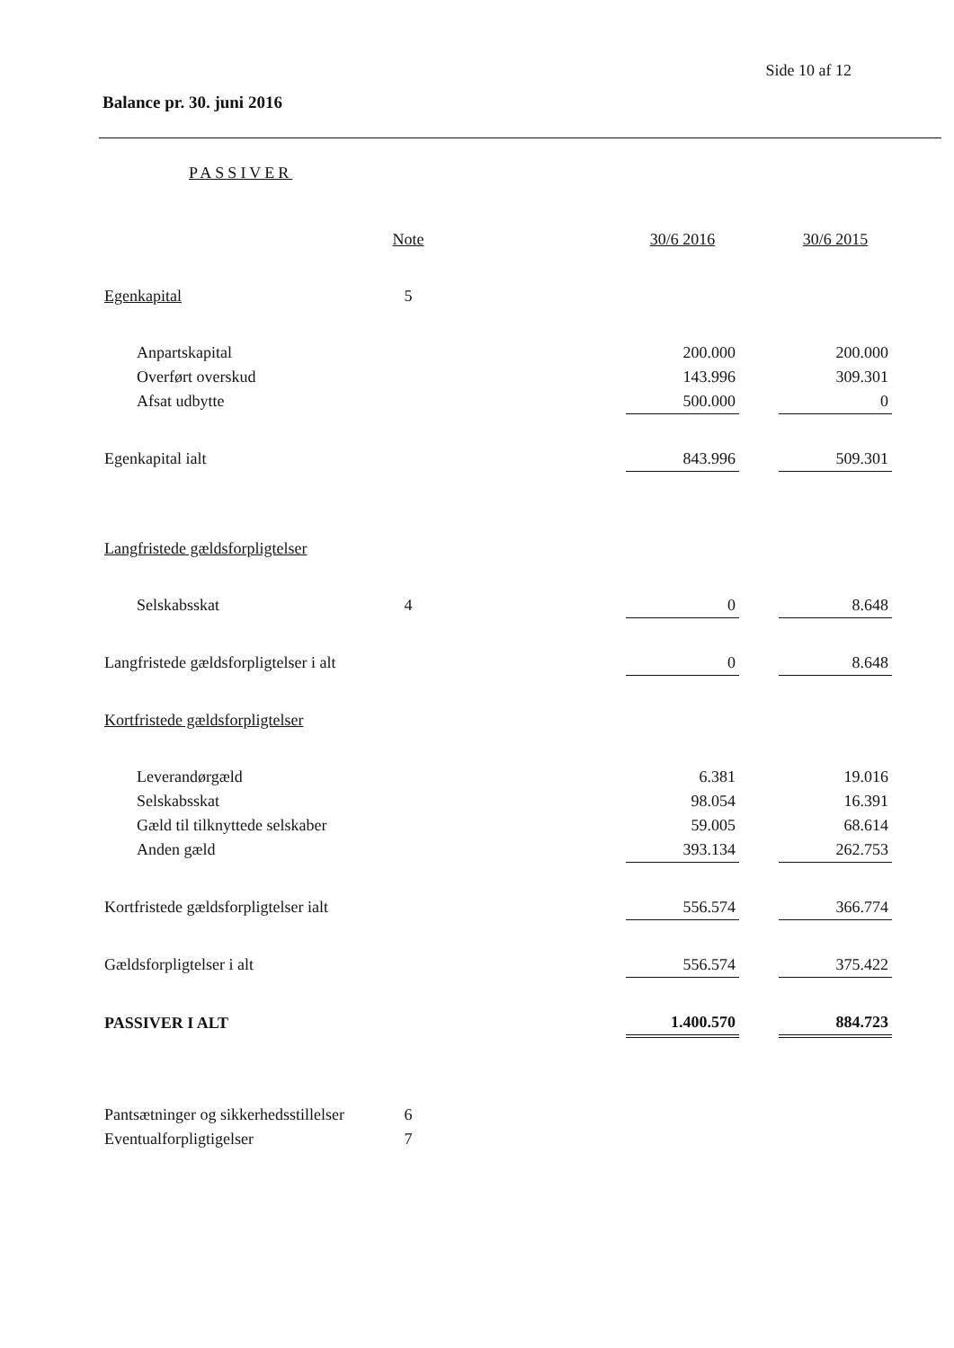Side 10 af 12
Balance pr. 30. juni 2016
PASSIVER
| | Note | | 30/6 2016 | | 30/6 2015 |
| Egenkapital | 5 | | | | |
| Anpartskapital | | | 200.000 | | 200.000 |
| Overført overskud | | | 143.996 | | 309.301 |
| Afsat udbytte | | | 500.000 | | 0 |
| Egenkapital ialt | | | 843.996 | | 509.301 |
| Langfristede gældsforpligtelser | | | | | |
| Selskabsskat | 4 | | 0 | | 8.648 |
| Langfristede gældsforpligtelser i alt | | | 0 | | 8.648 |
| Kortfristede gældsforpligtelser | | | | | |
| Leverandørgæld | | | 6.381 | | 19.016 |
| Selskabsskat | | | 98.054 | | 16.391 |
| Gæld til tilknyttede selskaber | | | 59.005 | | 68.614 |
| Anden gæld | | | 393.134 | | 262.753 |
| Kortfristede gældsforpligtelser ialt | | | 556.574 | | 366.774 |
| Gældsforpligtelser i alt | | | 556.574 | | 375.422 |
| PASSIVER I ALT | | | 1.400.570 | | 884.723 |
| Pantsætninger og sikkerhedsstillelser | 6 | | | | |
| Eventualforpligtigelser | 7 | | | | |